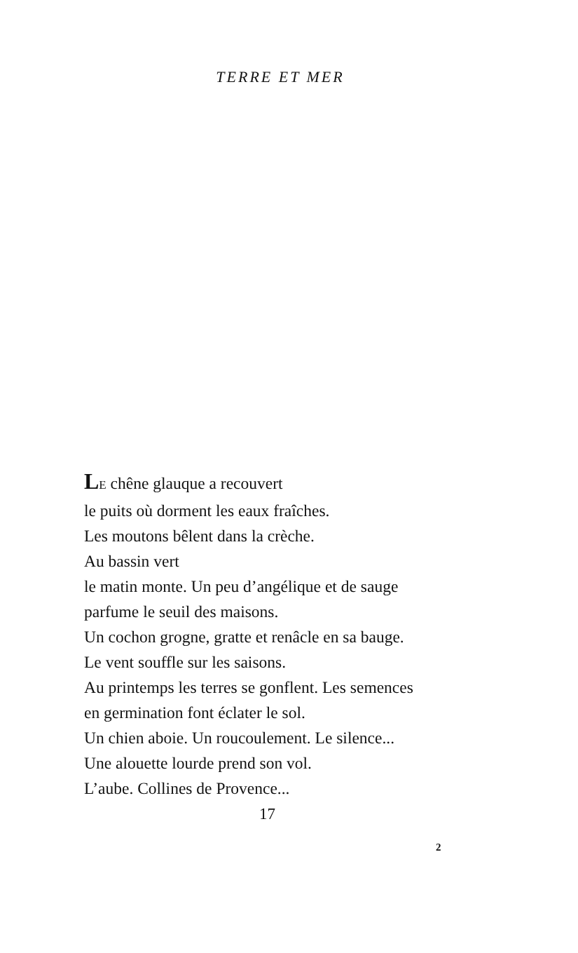TERRE ET MER
LE chêne glauque a recouvert
le puits où dorment les eaux fraîches.
Les moutons bêlent dans la crèche.
Au bassin vert
le matin monte. Un peu d’angélique et de sauge
parfume le seuil des maisons.
Un cochon grogne, gratte et renâcle en sa bauge.
Le vent souffle sur les saisons.
Au printemps les terres se gonflent. Les semences
en germination font éclater le sol.
Un chien aboie. Un roucoulement. Le silence...
Une alouette lourde prend son vol.
L’aube. Collines de Provence...
17
2